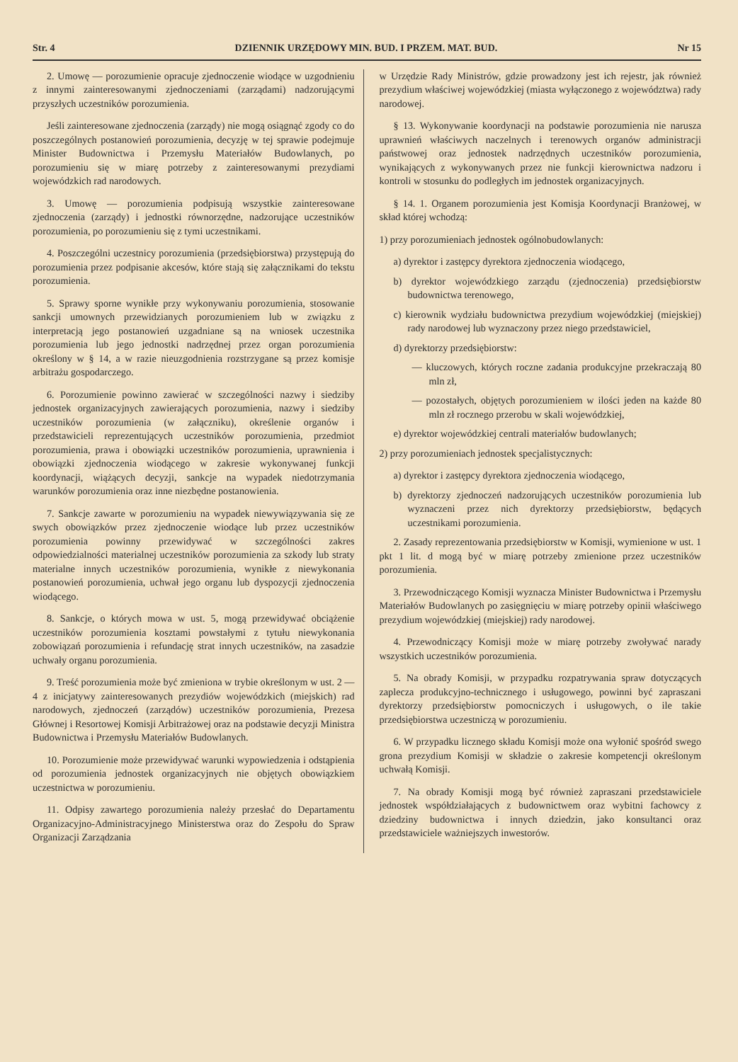Str. 4 DZIENNIK URZĘDOWY MIN. BUD. I PRZEM. MAT. BUD. Nr 15
2. Umowę — porozumienie opracuje zjednoczenie wiodące w uzgodnieniu z innymi zainteresowanymi zjednoczeniami (zarządami) nadzorującymi przyszłych uczestników porozumienia.
Jeśli zainteresowane zjednoczenia (zarządy) nie mogą osiągnąć zgody co do poszczególnych postanowień porozumienia, decyzję w tej sprawie podejmuje Minister Budownictwa i Przemysłu Materiałów Budowlanych, po porozumieniu się w miarę potrzeby z zainteresowanymi prezydiami wojewódzkich rad narodowych.
3. Umowę — porozumienia podpisują wszystkie zainteresowane zjednoczenia (zarządy) i jednostki równorzędne, nadzorujące uczestników porozumienia, po porozumieniu się z tymi uczestnikami.
4. Poszczególni uczestnicy porozumienia (przedsiębiorstwa) przystępują do porozumienia przez podpisanie akcesów, które stają się załącznikami do tekstu porozumienia.
5. Sprawy sporne wynikłe przy wykonywaniu porozumienia, stosowanie sankcji umownych przewidzianych porozumieniem lub w związku z interpretacją jego postanowień uzgadniane są na wniosek uczestnika porozumienia lub jego jednostki nadrzędnej przez organ porozumienia określony w § 14, a w razie nieuzgodnienia rozstrzygane są przez komisje arbitrażu gospodarczego.
6. Porozumienie powinno zawierać w szczególności nazwy i siedziby jednostek organizacyjnych zawierających porozumienia, nazwy i siedziby uczestników porozumienia (w załączniku), określenie organów i przedstawicieli reprezentujących uczestników porozumienia, przedmiot porozumienia, prawa i obowiązki uczestników porozumienia, uprawnienia i obowiązki zjednoczenia wiodącego w zakresie wykonywanej funkcji koordynacji, wiążących decyzji, sankcje na wypadek niedotrzymania warunków porozumienia oraz inne niezbędne postanowienia.
7. Sankcje zawarte w porozumieniu na wypadek niewywiązywania się ze swych obowiązków przez zjednoczenie wiodące lub przez uczestników porozumienia powinny przewidywać w szczególności zakres odpowiedzialności materialnej uczestników porozumienia za szkody lub straty materialne innych uczestników porozumienia, wynikłe z niewykonania postanowień porozumienia, uchwał jego organu lub dyspozycji zjednoczenia wiodącego.
8. Sankcje, o których mowa w ust. 5, mogą przewidywać obciążenie uczestników porozumienia kosztami powstałymi z tytułu niewykonania zobowiązań porozumienia i refundację strat innych uczestników, na zasadzie uchwały organu porozumienia.
9. Treść porozumienia może być zmieniona w trybie określonym w ust. 2 — 4 z inicjatywy zainteresowanych prezydiów wojewódzkich (miejskich) rad narodowych, zjednoczeń (zarządów) uczestników porozumienia, Prezesa Głównej i Resortowej Komisji Arbitrażowej oraz na podstawie decyzji Ministra Budownictwa i Przemysłu Materiałów Budowlanych.
10. Porozumienie może przewidywać warunki wypowiedzenia i odstąpienia od porozumienia jednostek organizacyjnych nie objętych obowiązkiem uczestnictwa w porozumieniu.
11. Odpisy zawartego porozumienia należy przesłać do Departamentu Organizacyjno-Administracyjnego Ministerstwa oraz do Zespołu do Spraw Organizacji Zarządzania
w Urzędzie Rady Ministrów, gdzie prowadzony jest ich rejestr, jak również prezydium właściwej wojewódzkiej (miasta wyłączonego z województwa) rady narodowej.
§ 13. Wykonywanie koordynacji na podstawie porozumienia nie narusza uprawnień właściwych naczelnych i terenowych organów administracji państwowej oraz jednostek nadrzędnych uczestników porozumienia, wynikających z wykonywanych przez nie funkcji kierownictwa nadzoru i kontroli w stosunku do podległych im jednostek organizacyjnych.
§ 14. 1. Organem porozumienia jest Komisja Koordynacji Branżowej, w skład której wchodzą:
1) przy porozumieniach jednostek ogólnobudowlanych:
a) dyrektor i zastępcy dyrektora zjednoczenia wiodącego,
b) dyrektor wojewódzkiego zarządu (zjednoczenia) przedsiębiorstw budownictwa terenowego,
c) kierownik wydziału budownictwa prezydium wojewódzkiej (miejskiej) rady narodowej lub wyznaczony przez niego przedstawiciel,
d) dyrektorzy przedsiębiorstw:
— kluczowych, których roczne zadania produkcyjne przekraczają 80 mln zł,
— pozostałych, objętych porozumieniem w ilości jeden na każde 80 mln zł rocznego przerobu w skali wojewódzkiej,
e) dyrektor wojewódzkiej centrali materiałów budowlanych;
2) przy porozumieniach jednostek specjalistycznych:
a) dyrektor i zastępcy dyrektora zjednoczenia wiodącego,
b) dyrektorzy zjednoczeń nadzorujących uczestników porozumienia lub wyznaczeni przez nich dyrektorzy przedsiębiorstw, będących uczestnikami porozumienia.
2. Zasady reprezentowania przedsiębiorstw w Komisji, wymienione w ust. 1 pkt 1 lit. d mogą być w miarę potrzeby zmienione przez uczestników porozumienia.
3. Przewodniczącego Komisji wyznacza Minister Budownictwa i Przemysłu Materiałów Budowlanych po zasięgnięciu w miarę potrzeby opinii właściwego prezydium wojewódzkiej (miejskiej) rady narodowej.
4. Przewodniczący Komisji może w miarę potrzeby zwoływać narady wszystkich uczestników porozumienia.
5. Na obrady Komisji, w przypadku rozpatrywania spraw dotyczących zaplecza produkcyjno-technicznego i usługowego, powinni być zapraszani dyrektorzy przedsiębiorstw pomocniczych i usługowych, o ile takie przedsiębiorstwa uczestniczą w porozumieniu.
6. W przypadku licznego składu Komisji może ona wyłonić spośród swego grona prezydium Komisji w składzie o zakresie kompetencji określonym uchwałą Komisji.
7. Na obrady Komisji mogą być również zapraszani przedstawiciele jednostek współdziałających z budownictwem oraz wybitni fachowcy z dziedziny budownictwa i innych dziedzin, jako konsultanci oraz przedstawiciele ważniejszych inwestorów.